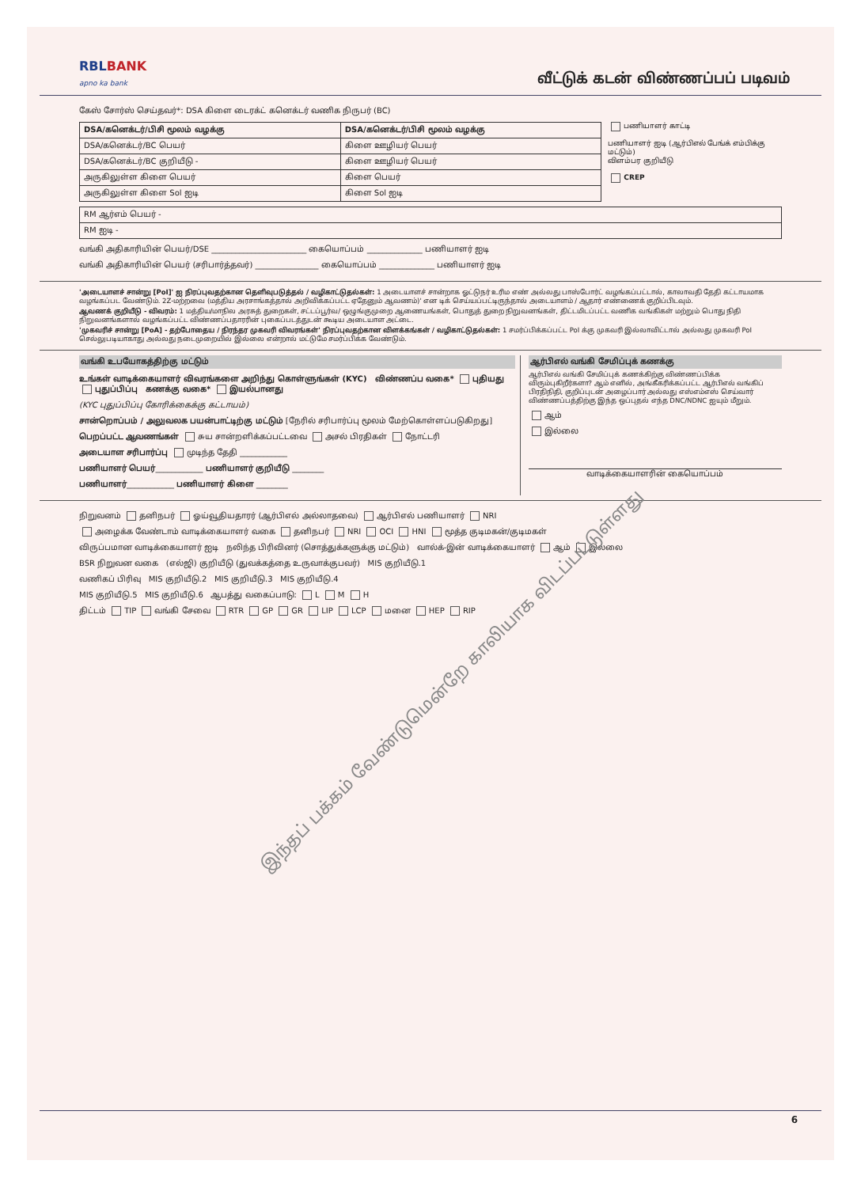RBLBANK
apno ka bank
வீட்டுக் கடன் விண்ணப்பப் படிவம்
கேஸ் சோர்ஸ் செய்தவர்*: DSA கிளை டைரக்ட் கனெக்டர் வணிக நிருபர் (BC)
| DSA/கனெக்டர்/பிசி மூலம் வழக்கு | DSA/கனெக்டர்/பிசி மூலம் வழக்கு |
| --- | --- |
| DSA/கனெக்டர்/BC பெயர் | கிளை ஊழியர் பெயர் |
| DSA/கனெக்டர்/BC குறியீடு - | கிளை ஊழியர் பெயர் |
| அருகிலுள்ள கிளை பெயர் | கிளை பெயர் |
| அருகிலுள்ள கிளை Sol ஐடி | கிளை Sol ஐடி |
பணியாளர் காட்டி
பணியாளர் ஐடி (ஆர்பிஎல் பேங்க் எம்பிக்கு மட்டும்)
விளம்பர குறியீடு
CREP
| RM ஆர்எம் பெயர் - |
| RM ஐடி - |
வங்கி அதிகாரியின் பெயர்/DSE ________________________ கையொப்பம் ______________ பணியாளர் ஐடி
வங்கி அதிகாரியின் பெயர் (சரிபார்த்தவர்) ________________ கையொப்பம் ______________ பணியாளர் ஐடி
'அடையாளச் சான்று [PoI]' ஐ நிரப்புவதற்கான தெளிவுபடுத்தல் / வழிகாட்டுதல்கள்: 1 அடையாளச் சான்றாக ஓட்டுநர் உரிம எண் அல்லது பாஸ்போர்ட் வழங்கப்பட்டால், காலாவதி தேதி கட்டாயமாக வழங்கப்பட வேண்டும். 2Z-மற்றவை (மத்திய அரசாங்கத்தால் அறிவிக்கப்பட்ட ஏதேனும் ஆவணம்)' என டிக் செய்யப்பட்டிருந்தால் அடையாளம் / ஆதார் எண்ணைக் குறிப்பிடவும்.
ஆவணக் குறியீடு - விவரம்: 1 மத்திய/மாநில அரசுத் துறைகள், சட்டப்பூர்வ/ ஒழுங்குமுறை ஆணையங்கள், பொதுத் துறை நிறுவனங்கள், திட்டமிடப்பட்ட வணிக வங்கிகள் மற்றும் பொது நிதி நிறுவனங்களால் வழங்கப்பட்ட விண்ணப்பதாரரின் புகைப்படத்துடன் கூடிய அடையாள அட்டை.
'முகவரிச் சான்று [PoA] - தற்போதைய / நிரந்தர முகவரி விவரங்கள்' நிரப்புவதற்கான விளக்கங்கள் / வழிகாட்டுதல்கள்: 1 சமர்ப்பிக்கப்பட்ட PoI க்கு முகவரி இல்லாவிட்டால் அல்லது முகவரி PoI செல்லுபடியாகாது அல்லது நடைமுறையில் இல்லை என்றால் மட்டுமே சமர்ப்பிக்க வேண்டும்.
வங்கி உபயோகத்திற்கு மட்டும்
உங்கள் வாடிக்கையாளர் விவரங்களை அறிந்து கொள்ளுங்கள் (KYC) விண்ணப்ப வகை* புதியது புதுப்பிப்பு கணக்கு வகை* இயல்பானது
(KYC புதுப்பிப்பு கோரிக்கைக்கு கட்டாயம்)
சான்றொப்பம் / அலுவலக பயன்பாட்டிற்கு மட்டும் [நேரில் சரிபார்ப்பு மூலம் மேற்கொள்ளப்படுகிறது]
பெறப்பட்ட ஆவணங்கள் சுய சான்றளிக்கப்பட்டவை அசல் பிரதிகள் நோட்டரி
அடையாள சரிபார்ப்பு முடிந்த தேதி ____________
பணியாளர் பெயர்____________ பணியாளர் குறியீடு ________
பணியாளர்____________ பணியாளர் கிளை ________
ஆர்பிஎல் வங்கி சேமிப்புக் கணக்கு
ஆர்பிஎல் வங்கி சேமிப்புக் கணக்கிற்கு விண்ணப்பிக்க விரும்புகிறீர்களா? ஆம் எனில், அங்கீகரிக்கப்பட்ட ஆர்பிஎல் வங்கிப் பிரதிநிதி, குறிப்புடன் அழைப்பார் அல்லது எஸ்எம்எஸ் செய்வார் விண்ணப்பத்திற்கு இந்த ஒப்புதல் எந்த DNC/NDNC ஐயும் மீறும்.
ஆம்
இல்லை
வாடிக்கையாளரின் கையொப்பம்
நிறுவனம் தனிநபர் ஓய்வூதியதாரர் (ஆர்பிஎல் அல்லாதவை) ஆர்பிஎல் பணியாளர் NRI
அழைக்க வேண்டாம் வாடிக்கையாளர் வகை தனிநபர் NRI OCI HNI மூத்த குடிமகன்/குடிமகள்
விருப்பமான வாடிக்கையாளர் ஐடி நலிந்த பிரிவினர் (சொத்துக்களுக்கு மட்டும்) வால்க்-இன் வாடிக்கையாளர் ஆம் இல்லை
BSR நிறுவன வகை (எல்ஜி) குறியீடு (துவக்கத்தை உருவாக்குபவர்) MIS குறியீடு.1
வணிகப் பிரிவு MIS குறியீடு.2 MIS குறியீடு.3 MIS குறியீடு.4
MIS குறியீடு.5 MIS குறியீடு.6 ஆபத்து வகைப்பாடு: L M H
திட்டம் TIP வங்கி சேவை RTR GP GR LIP LCP மனை HEP RIP
இந்தப் பக்கம் வேண்டுமென்றே காலியாக விடப்பட்டுள்ளது
6